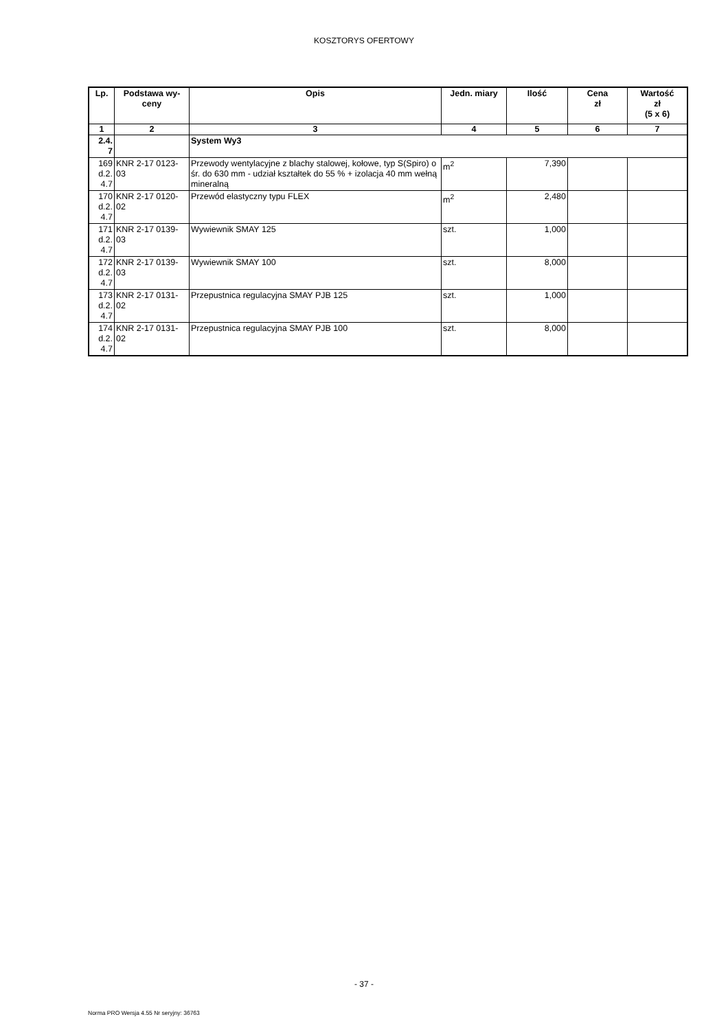KOSZTORYS OFERTOWY
| Lp. | Podstawa wy- ceny | Opis | Jedn. miary | Ilość | Cena zł | Wartość zł (5 x 6) |
| --- | --- | --- | --- | --- | --- | --- |
| 1 | 2 | 3 | 4 | 5 | 6 | 7 |
| 2.4. 7 | | System Wy3 | | | | |
| 169 d.2. 4.7 | KNR 2-17 0123- 03 | Przewody wentylacyjne z blachy stalowej, kołowe, typ S(Spiro) o śr. do 630 mm - udział kształtek do 55 % + izolacja 40 mm wełną mineralną | m<sup>2</sup> | 7,390 | | |
| 170 d.2. 4.7 | KNR 2-17 0120- 02 | Przewód elastyczny typu FLEX | m<sup>2</sup> | 2,480 | | |
| 171 d.2. 4.7 | KNR 2-17 0139- 03 | Wywiewnik SMAY 125 | szt. | 1,000 | | |
| 172 d.2. 4.7 | KNR 2-17 0139- 03 | Wywiewnik SMAY 100 | szt. | 8,000 | | |
| 173 d.2. 4.7 | KNR 2-17 0131- 02 | Przepustnica regulacyjna SMAY PJB 125 | szt. | 1,000 | | |
| 174 d.2. 4.7 | KNR 2-17 0131- 02 | Przepustnica regulacyjna SMAY PJB 100 | szt. | 8,000 | | |
- 37 -
Norma PRO Wersja 4.55 Nr seryjny: 36763